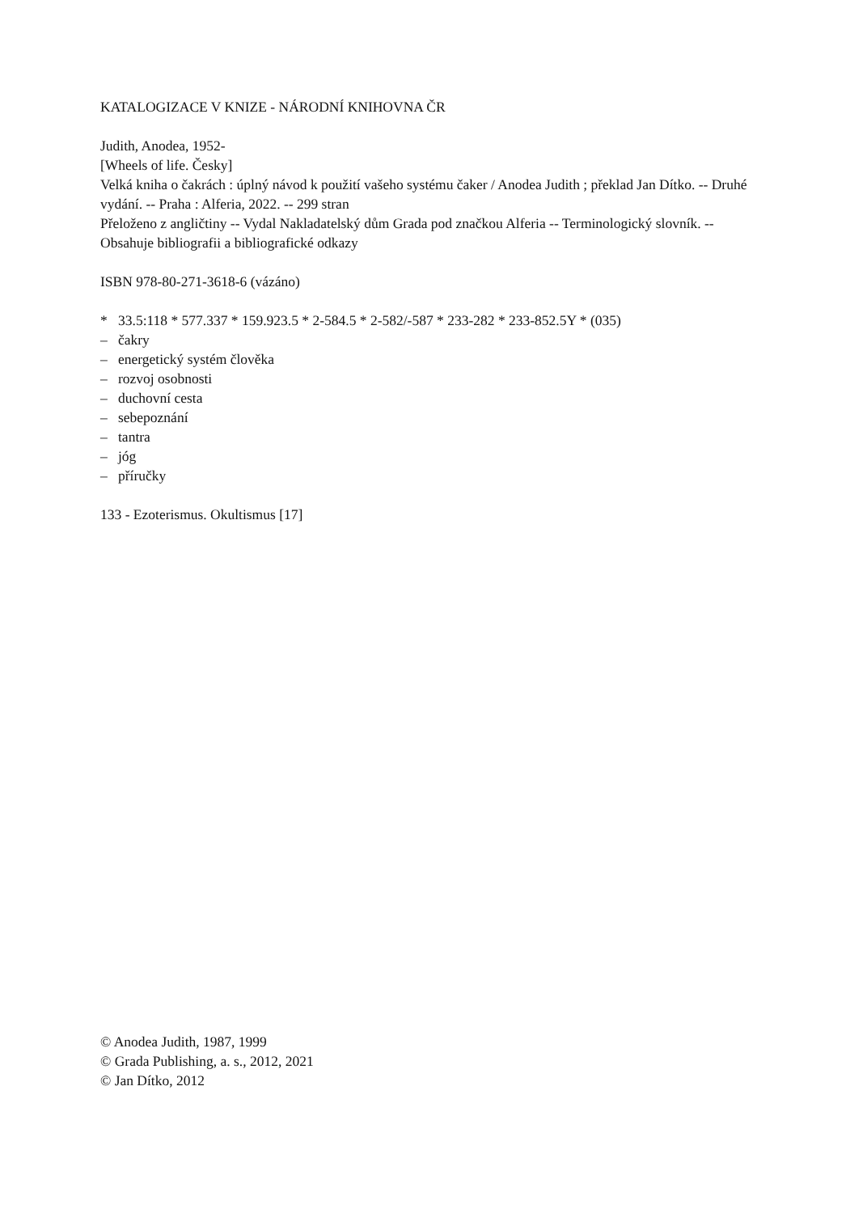KATALOGIZACE V KNIZE - NÁRODNÍ KNIHOVNA ČR
Judith, Anodea, 1952-
[Wheels of life. Česky]
Velká kniha o čakrách : úplný návod k použití vašeho systému čaker / Anodea Judith ; překlad Jan Dítko. -- Druhé vydání. -- Praha : Alferia, 2022. -- 299 stran
Přeloženo z angličtiny -- Vydal Nakladatelský dům Grada pod značkou Alferia -- Terminologický slovník. -- Obsahuje bibliografii a bibliografické odkazy
ISBN 978-80-271-3618-6 (vázáno)
* 33.5:118 * 577.337 * 159.923.5 * 2-584.5 * 2-582/-587 * 233-282 * 233-852.5Y * (035)
– čakry
– energetický systém člověka
– rozvoj osobnosti
– duchovní cesta
– sebepoznání
– tantra
– jóg
– příručky
133 - Ezoterismus. Okultismus [17]
© Anodea Judith, 1987, 1999
© Grada Publishing, a. s., 2012, 2021
© Jan Dítko, 2012